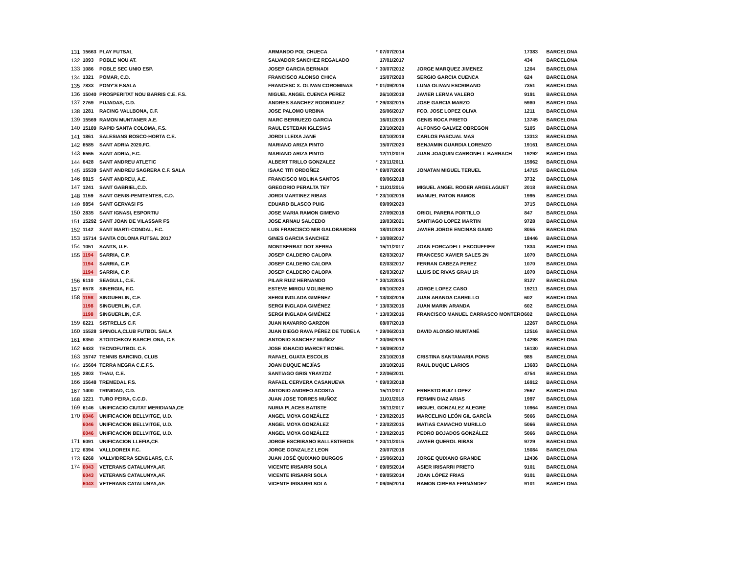| 131 | 15663 | PLAY FUTSAL | ARMANDO POL CHUECA | * | 07/07/2014 | | 17383 | BARCELONA |
| 132 | 1093 | POBLE NOU AT. | SALVADOR SANCHEZ REGALADO | | 17/01/2017 | | 434 | BARCELONA |
| 133 | 1086 | POBLE SEC UNIO ESP. | JOSEP GARCIA BERNADI | * | 30/07/2012 | JORGE MARQUEZ JIMENEZ | 1204 | BARCELONA |
| 134 | 1321 | POMAR, C.D. | FRANCISCO ALONSO CHICA | | 15/07/2020 | SERGIO GARCIA CUENCA | 624 | BARCELONA |
| 135 | 7833 | PONY'S F.SALA | FRANCESC X. OLIVAN COROMINAS | * | 01/09/2016 | LUNA OLIVAN ESCRIBANO | 7351 | BARCELONA |
| 136 | 15040 | PROSPERITAT NOU BARRIS C.E. F.S. | MIGUEL ANGEL CUENCA PEREZ | | 26/10/2019 | JAVIER LERMA VALERO | 9191 | BARCELONA |
| 137 | 2769 | PUJADAS, C.D. | ANDRES SANCHEZ RODRIGUEZ | * | 29/03/2015 | JOSE GARCIA MARZO | 5980 | BARCELONA |
| 138 | 1281 | RACING VALLBONA, C.F. | JOSE PALOMO URBINA | | 26/06/2017 | FCO. JOSE LOPEZ OLIVA | 1211 | BARCELONA |
| 139 | 15569 | RAMON MUNTANER A.E. | MARC BERRUEZO GARCIA | | 16/01/2019 | GENIS ROCA PRIETO | 13745 | BARCELONA |
| 140 | 15189 | RAPID SANTA COLOMA, F.S. | RAUL ESTEBAN IGLESIAS | | 23/10/2020 | ALFONSO GALVEZ OBREGON | 5105 | BARCELONA |
| 141 | 1861 | SALESIANS BOSCO-HORTA C.E. | JORDI LLEIXA JANE | | 02/10/2019 | CARLOS PASCUAL MAS | 13313 | BARCELONA |
| 142 | 6585 | SANT ADRIA 2020,FC. | MARIANO ARIZA PINTO | | 15/07/2020 | BENJAMIN GUARDIA LORENZO | 19161 | BARCELONA |
| 143 | 6565 | SANT ADRIA, F.C. | MARIANO ARIZA PINTO | | 12/11/2019 | JUAN JOAQUIN CARBONELL BARRACH | 19292 | BARCELONA |
| 144 | 6428 | SANT ANDREU ATLETIC | ALBERT TRILLO GONZALEZ | * | 23/11/2011 | | 15962 | BARCELONA |
| 145 | 15539 | SANT ANDREU SAGRERA C.F. SALA | ISAAC TITI ORDOÑEZ | * | 09/07/2008 | JONATAN MIGUEL TERUEL | 14715 | BARCELONA |
| 146 | 9815 | SANT ANDREU, A.E. | FRANCISCO MOLINA SANTOS | | 09/06/2018 | | 3732 | BARCELONA |
| 147 | 1241 | SANT GABRIEL,C.D. | GREGORIO PERALTA TEY | * | 11/01/2016 | MIGUEL ANGEL ROGER ARGELAGUET | 2018 | BARCELONA |
| 148 | 1159 | SANT GENIS-PENITENTES, C.D. | JORDI MARTINEZ RIBAS | * | 23/10/2016 | MANUEL PATON RAMOS | 1995 | BARCELONA |
| 149 | 9854 | SANT GERVASI FS | EDUARD BLASCO PUIG | | 09/09/2020 | | 3715 | BARCELONA |
| 150 | 2835 | SANT IGNASI, ESPORTIU | JOSE MARIA RAMON GIMENO | | 27/09/2018 | ORIOL PARERA PORTILLO | 847 | BARCELONA |
| 151 | 15292 | SANT JOAN DE VILASSAR FS | JOSE ARNAU SALCEDO | | 19/03/2021 | SANTIAGO LOPEZ MARTIN | 9728 | BARCELONA |
| 152 | 1142 | SANT MARTI-CONDAL, F.C. | LUIS FRANCISCO MIR GALOBARDES | | 18/01/2020 | JAVIER JORGE ENCINAS GAMO | 8055 | BARCELONA |
| 153 | 15714 | SANTA COLOMA FUTSAL 2017 | GINES GARCIA SANCHEZ | * | 10/08/2017 | | 18446 | BARCELONA |
| 154 | 1051 | SANTS, U.E. | MONTSERRAT DOT SERRA | | 15/11/2017 | JOAN FORCADELL ESCOUFFIER | 1834 | BARCELONA |
| 155 | 1194 | SARRIA, C.P. | JOSEP CALDERO CALOPA | | 02/03/2017 | FRANCESC XAVIER SALES 2N | 1070 | BARCELONA |
| | 1194 | SARRIA, C.P. | JOSEP CALDERO CALOPA | | 02/03/2017 | FERRAN CABEZA PEREZ | 1070 | BARCELONA |
| | 1194 | SARRIA, C.P. | JOSEP CALDERO CALOPA | | 02/03/2017 | LLUIS DE RIVAS GRAU 1R | 1070 | BARCELONA |
| 156 | 6110 | SEAGULL, C.E. | PILAR RUIZ HERNANDO | * | 30/12/2015 | | 8127 | BARCELONA |
| 157 | 6578 | SINERGIA, F.C. | ESTEVE MIROU MOLINERO | | 09/10/2020 | JORGE LOPEZ CASO | 19211 | BARCELONA |
| 158 | 1198 | SINGUERLIN, C.F. | SERGI INGLADA GIMÉNEZ | * | 13/03/2016 | JUAN ARANDA CARRILLO | 602 | BARCELONA |
| | 1198 | SINGUERLIN, C.F. | SERGI INGLADA GIMÉNEZ | * | 13/03/2016 | JUAN MARIN ARANDA | 602 | BARCELONA |
| | 1198 | SINGUERLIN, C.F. | SERGI INGLADA GIMÉNEZ | * | 13/03/2016 | FRANCISCO MANUEL CARRASCO MONTERO | 602 | BARCELONA |
| 159 | 6221 | SISTRELLS C.F. | JUAN NAVARRO GARZON | | 08/07/2019 | | 12267 | BARCELONA |
| 160 | 15528 | SPINOLA,CLUB FUTBOL SALA | JUAN DIEGO RAVA PÉREZ DE TUDELA | * | 29/06/2010 | DAVID ALONSO MUNTANÉ | 12516 | BARCELONA |
| 161 | 6350 | STOITCHKOV BARCELONA, C.F. | ANTONIO SANCHEZ MUÑOZ | * | 30/06/2016 | | 14298 | BARCELONA |
| 162 | 6433 | TECNOFUTBOL C.F. | JOSE IGNACIO MARCET BONEL | * | 18/09/2012 | | 16130 | BARCELONA |
| 163 | 15747 | TENNIS BARCINO, CLUB | RAFAEL GUATA ESCOLIS | | 23/10/2018 | CRISTINA SANTAMARIA PONS | 985 | BARCELONA |
| 164 | 15604 | TERRA NEGRA C.E.F.S. | JOAN DUQUE MEJÍAS | | 10/10/2016 | RAUL DUQUE LARIOS | 13683 | BARCELONA |
| 165 | 2803 | THAU, C.E. | SANTIAGO GRIS YRAYZOZ | * | 22/06/2011 | | 4754 | BARCELONA |
| 166 | 15648 | TREMEDAL F.S. | RAFAEL CERVERA CASANUEVA | * | 09/03/2018 | | 16912 | BARCELONA |
| 167 | 1400 | TRINIDAD, C.D. | ANTONIO ANDREO ACOSTA | | 15/11/2017 | ERNESTO RUIZ LOPEZ | 2667 | BARCELONA |
| 168 | 1221 | TURO PEIRA, C.C.D. | JUAN JOSE TORRES MUÑOZ | | 11/01/2018 | FERMIN DIAZ ARIAS | 1997 | BARCELONA |
| 169 | 6146 | UNIFICACIO CIUTAT MERIDIANA,CE | NURIA PLACES BATISTE | | 18/11/2017 | MIGUEL GONZALEZ ALEGRE | 10964 | BARCELONA |
| 170 | 6046 | UNIFICACION BELLVITGE, U.D. | ANGEL MOYA GONZÁLEZ | * | 23/02/2015 | MARCELINO LEÓN GIL GARCÍA | 5066 | BARCELONA |
| | 6046 | UNIFICACION BELLVITGE, U.D. | ANGEL MOYA GONZÁLEZ | * | 23/02/2015 | MATIAS CAMACHO MURILLO | 5066 | BARCELONA |
| | 6046 | UNIFICACION BELLVITGE, U.D. | ANGEL MOYA GONZÁLEZ | * | 23/02/2015 | PEDRO BOJADOS GONZÁLEZ | 5066 | BARCELONA |
| 171 | 6091 | UNIFICACION LLEFIA,CF. | JORGE ESCRIBANO BALLESTEROS | * | 20/11/2015 | JAVIER QUEROL RIBAS | 9729 | BARCELONA |
| 172 | 6394 | VALLDOREIX F.C. | JORGE GONZALEZ LEON | | 20/07/2018 | | 15084 | BARCELONA |
| 173 | 6268 | VALLVIDRERA SENGLARS, C.F. | JUAN JOSÉ QUIXANO BURGOS | * | 15/06/2013 | JORGE QUIXANO GRANDE | 12436 | BARCELONA |
| 174 | 6043 | VETERANS CATALUNYA,AF. | VICENTE IRISARRI SOLA | * | 09/05/2014 | ASIER IRISARRI PRIETO | 9101 | BARCELONA |
| | 6043 | VETERANS CATALUNYA,AF. | VICENTE IRISARRI SOLA | * | 09/05/2014 | JOAN LÓPEZ FRIAS | 9101 | BARCELONA |
| | 6043 | VETERANS CATALUNYA,AF. | VICENTE IRISARRI SOLA | * | 09/05/2014 | RAMON CIRERA FERNÁNDEZ | 9101 | BARCELONA |